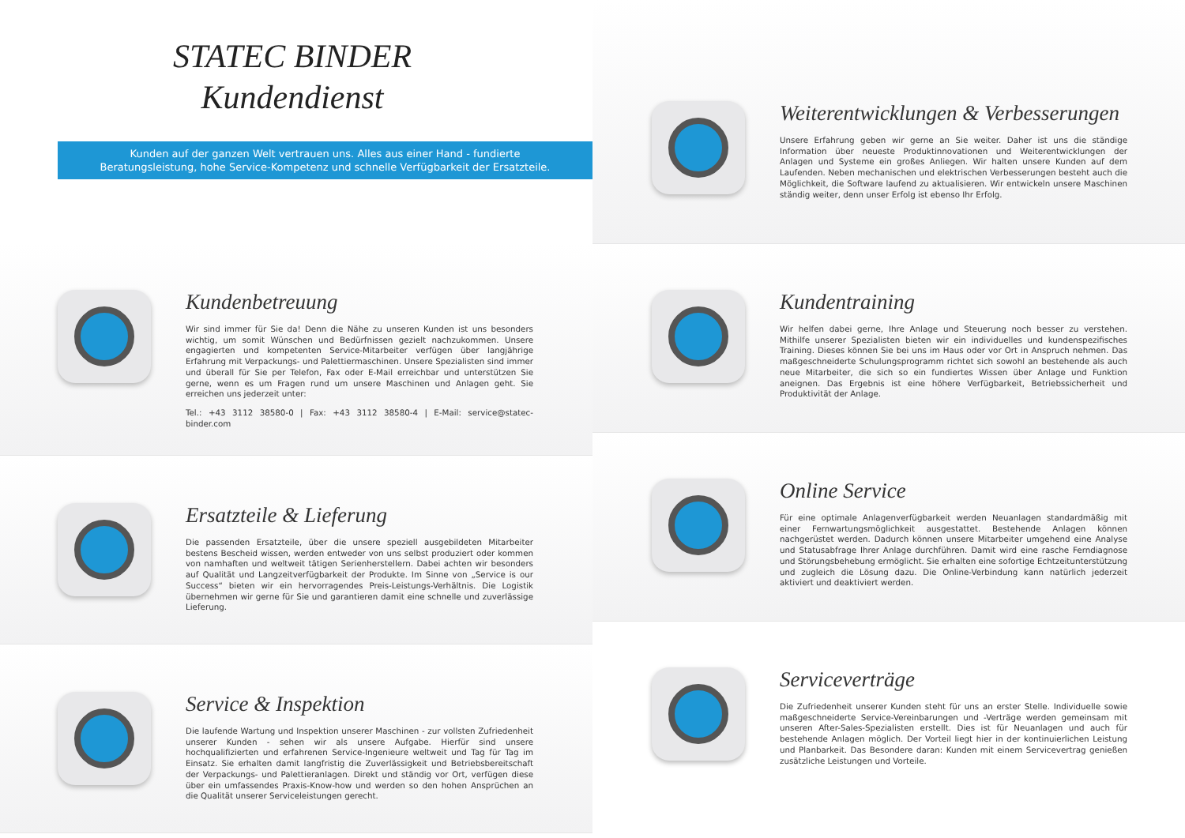STATEC BINDER
Kundendienst
Kunden auf der ganzen Welt vertrauen uns. Alles aus einer Hand - fundierte
Beratungsleistung, hohe Service-Kompetenz und schnelle Verfügbarkeit der Ersatzteile.
Kundenbetreuung
Wir sind immer für Sie da! Denn die Nähe zu unseren Kunden ist uns besonders wichtig, um somit Wünschen und Bedürfnissen gezielt nachzukommen. Unsere engagierten und kompetenten Service-Mitarbeiter verfügen über langjährige Erfahrung mit Verpackungs- und Palettiermaschinen. Unsere Spezialisten sind immer und überall für Sie per Telefon, Fax oder E-Mail erreichbar und unterstützen Sie gerne, wenn es um Fragen rund um unsere Maschinen und Anlagen geht. Sie erreichen uns jederzeit unter:
Tel.: +43 3112 38580-0 | Fax: +43 3112 38580-4 | E-Mail: service@statec-binder.com
Ersatzteile & Lieferung
Die passenden Ersatzteile, über die unsere speziell ausgebildeten Mitarbeiter bestens Bescheid wissen, werden entweder von uns selbst produziert oder kommen von namhaften und weltweit tätigen Serienherstellern. Dabei achten wir besonders auf Qualität und Langzeitverfügbarkeit der Produkte. Im Sinne von „Service is our Success“ bieten wir ein hervorragendes Preis-Leistungs-Verhältnis. Die Logistik übernehmen wir gerne für Sie und garantieren damit eine schnelle und zuverlässige Lieferung.
Service & Inspektion
Die laufende Wartung und Inspektion unserer Maschinen - zur vollsten Zufriedenheit unserer Kunden - sehen wir als unsere Aufgabe. Hierfür sind unsere hochqualifizierten und erfahrenen Service-Ingenieure weltweit und Tag für Tag im Einsatz. Sie erhalten damit langfristig die Zuverlässigkeit und Betriebsbereitschaft der Verpackungs- und Palettieranlagen. Direkt und ständig vor Ort, verfügen diese über ein umfassendes Praxis-Know-how und werden so den hohen Ansprüchen an die Qualität unserer Serviceleistungen gerecht.
Weiterentwicklungen & Verbesserungen
Unsere Erfahrung geben wir gerne an Sie weiter. Daher ist uns die ständige Information über neueste Produktinnovationen und Weiterentwicklungen der Anlagen und Systeme ein großes Anliegen. Wir halten unsere Kunden auf dem Laufenden. Neben mechanischen und elektrischen Verbesserungen besteht auch die Möglichkeit, die Software laufend zu aktualisieren. Wir entwickeln unsere Maschinen ständig weiter, denn unser Erfolg ist ebenso Ihr Erfolg.
Kundentraining
Wir helfen dabei gerne, Ihre Anlage und Steuerung noch besser zu verstehen. Mithilfe unserer Spezialisten bieten wir ein individuelles und kundenspezifisches Training. Dieses können Sie bei uns im Haus oder vor Ort in Anspruch nehmen. Das maßgeschneiderte Schulungsprogramm richtet sich sowohl an bestehende als auch neue Mitarbeiter, die sich so ein fundiertes Wissen über Anlage und Funktion aneignen. Das Ergebnis ist eine höhere Verfügbarkeit, Betriebssicherheit und Produktivität der Anlage.
Online Service
Für eine optimale Anlagenverfügbarkeit werden Neuanlagen standardmäßig mit einer Fernwartungsmöglichkeit ausgestattet. Bestehende Anlagen können nachgerüstet werden. Dadurch können unsere Mitarbeiter umgehend eine Analyse und Statusabfrage Ihrer Anlage durchführen. Damit wird eine rasche Ferndiagnose und Störungsbehebung ermöglicht. Sie erhalten eine sofortige Echtzeitunterstützung und zugleich die Lösung dazu. Die Online-Verbindung kann natürlich jederzeit aktiviert und deaktiviert werden.
Serviceverträge
Die Zufriedenheit unserer Kunden steht für uns an erster Stelle. Individuelle sowie maßgeschneiderte Service-Vereinbarungen und -Verträge werden gemeinsam mit unseren After-Sales-Spezialisten erstellt. Dies ist für Neuanlagen und auch für bestehende Anlagen möglich. Der Vorteil liegt hier in der kontinuierlichen Leistung und Planbarkeit. Das Besondere daran: Kunden mit einem Servicevertrag genießen zusätzliche Leistungen und Vorteile.